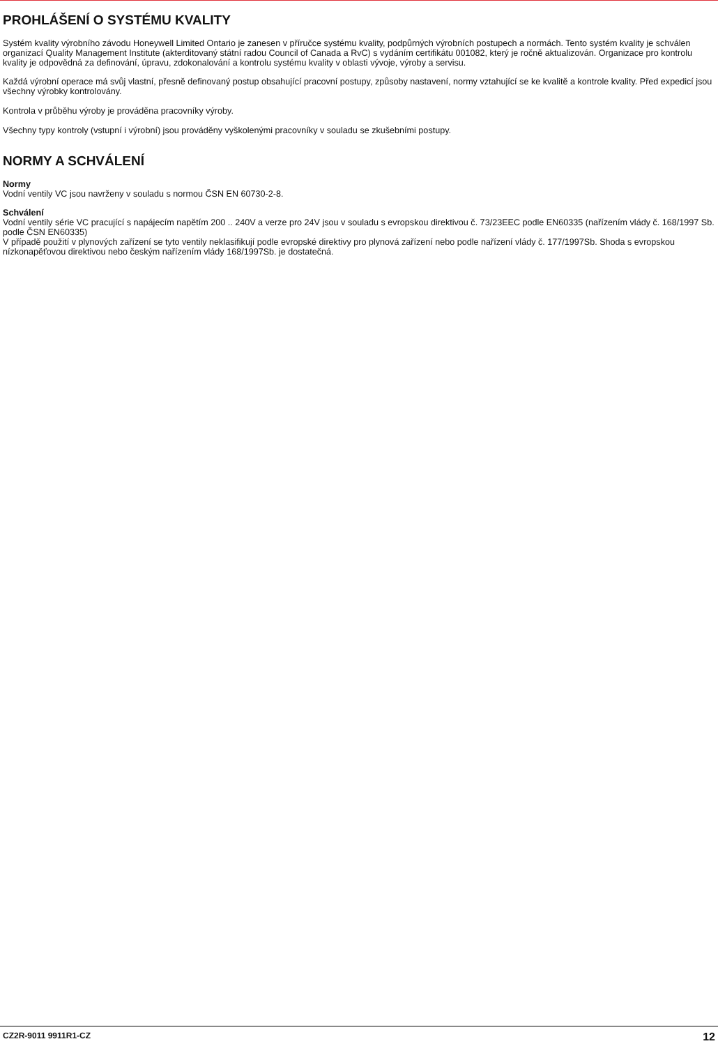PROHLÁŠENÍ O SYSTÉMU KVALITY
Systém kvality výrobního závodu Honeywell Limited Ontario je zanesen v příručce systému kvality, podpůrných výrobních postupech a normách. Tento systém kvality je schválen organizací Quality Management Institute (akterditovaný státní radou Council of Canada a RvC) s vydáním certifikátu 001082, který je ročně aktualizován. Organizace pro kontrolu kvality je odpovědná za definování, úpravu, zdokonalování a kontrolu systému kvality v oblasti vývoje, výroby a servisu.
Každá výrobní operace má svůj vlastní, přesně definovaný postup obsahující pracovní postupy, způsoby nastavení, normy vztahující se ke kvalitě a kontrole kvality. Před expedicí jsou všechny výrobky kontrolovány.
Kontrola v průběhu výroby je prováděna pracovníky výroby.
Všechny typy kontroly (vstupní i výrobní) jsou prováděny vyškolenými pracovníky v souladu se zkušebními postupy.
NORMY A SCHVÁLENÍ
Normy
Vodní ventily VC jsou navrženy v souladu s normou ČSN EN 60730-2-8.
Schválení
Vodní ventily série VC pracující s napájecím napětím 200 .. 240V a verze pro 24V jsou v souladu s evropskou direktivou č. 73/23EEC podle EN60335 (nařízením vlády č. 168/1997 Sb. podle ČSN EN60335)
V případě použití v plynových zařízení se tyto ventily neklasifikují podle evropské direktivy pro plynová zařízení nebo podle nařízení vlády č. 177/1997Sb. Shoda s evropskou nízkonapěťovou direktivou nebo českým nařízením vlády 168/1997Sb. je dostatečná.
CZ2R-9011 9911R1-CZ 12